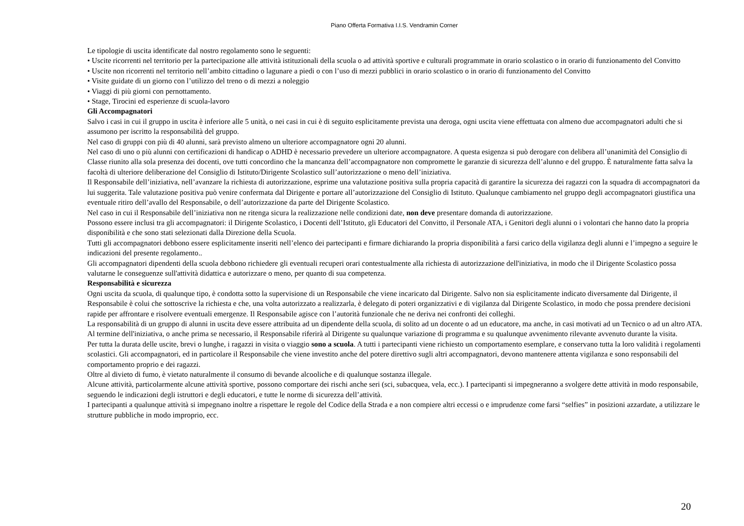Piano Offerta Formativa I.I.S. Vendramin Corner
Le tipologie di uscita identificate dal nostro regolamento sono le seguenti:
• Uscite ricorrenti nel territorio per la partecipazione alle attività istituzionali della scuola o ad attività sportive e culturali programmate in orario scolastico o in orario di funzionamento del Convitto
• Uscite non ricorrenti nel territorio nell’ambito cittadino o lagunare a piedi o con l’uso di mezzi pubblici in orario scolastico o in orario di funzionamento del Convitto
• Visite guidate di un giorno con l’utilizzo del treno o di mezzi a noleggio
• Viaggi di più giorni con pernottamento.
• Stage, Tirocini ed esperienze di scuola-lavoro
Gli Accompagnatori
Salvo i casi in cui il gruppo in uscita è inferiore alle 5 unità, o nei casi in cui è di seguito esplicitamente prevista una deroga, ogni uscita viene effettuata con almeno due accompagnatori adulti che si assumono per iscritto la responsabilità del gruppo.
Nel caso di gruppi con più di 40 alunni, sarà previsto almeno un ulteriore accompagnatore ogni 20 alunni.
Nel caso di uno o più alunni con certificazioni di handicap o ADHD è necessario prevedere un ulteriore accompagnatore. A questa esigenza si può derogare con delibera all’unanimità del Consiglio di Classe riunito alla sola presenza dei docenti, ove tutti concordino che la mancanza dell’accompagnatore non compromette le garanzie di sicurezza dell’alunno e del gruppo. È naturalmente fatta salva la facoltà di ulteriore deliberazione del Consiglio di Istituto/Dirigente Scolastico sull’autorizzazione o meno dell’iniziativa.
Il Responsabile dell’iniziativa, nell’avanzare la richiesta di autorizzazione, esprime una valutazione positiva sulla propria capacità di garantire la sicurezza dei ragazzi con la squadra di accompagnatori da lui suggerita. Tale valutazione positiva può venire confermata dal Dirigente e portare all’autorizzazione del Consiglio di Istituto. Qualunque cambiamento nel gruppo degli accompagnatori giustifica una eventuale ritiro dell’avallo del Responsabile, o dell’autorizzazione da parte del Dirigente Scolastico.
Nel caso in cui il Responsabile dell’iniziativa non ne ritenga sicura la realizzazione nelle condizioni date, non deve presentare domanda di autorizzazione.
Possono essere inclusi tra gli accompagnatori: il Dirigente Scolastico, i Docenti dell’Istituto, gli Educatori del Convitto, il Personale ATA, i Genitori degli alunni o i volontari che hanno dato la propria disponibilità e che sono stati selezionati dalla Direzione della Scuola.
Tutti gli accompagnatori debbono essere esplicitamente inseriti nell’elenco dei partecipanti e firmare dichiarando la propria disponibilità a farsi carico della vigilanza degli alunni e l’impegno a seguire le indicazioni del presente regolamento..
Gli accompagnatori dipendenti della scuola debbono richiedere gli eventuali recuperi orari contestualmente alla richiesta di autorizzazione dell'iniziativa, in modo che il Dirigente Scolastico possa valutarne le conseguenze sull'attività didattica e autorizzare o meno, per quanto di sua competenza.
Responsabilità e sicurezza
Ogni uscita da scuola, di qualunque tipo, è condotta sotto la supervisione di un Responsabile che viene incaricato dal Dirigente. Salvo non sia esplicitamente indicato diversamente dal Dirigente, il Responsabile è colui che sottoscrive la richiesta e che, una volta autorizzato a realizzarla, è delegato di poteri organizzativi e di vigilanza dal Dirigente Scolastico, in modo che possa prendere decisioni rapide per affrontare e risolvere eventuali emergenze. Il Responsabile agisce con l’autorità funzionale che ne deriva nei confronti dei colleghi.
La responsabilità di un gruppo di alunni in uscita deve essere attribuita ad un dipendente della scuola, di solito ad un docente o ad un educatore, ma anche, in casi motivati ad un Tecnico o ad un altro ATA.
Al termine dell'iniziativa, o anche prima se necessario, il Responsabile riferirà al Dirigente su qualunque variazione di programma e su qualunque avvenimento rilevante avvenuto durante la visita.
Per tutta la durata delle uscite, brevi o lunghe, i ragazzi in visita o viaggio sono a scuola. A tutti i partecipanti viene richiesto un comportamento esemplare, e conservano tutta la loro validità i regolamenti scolastici. Gli accompagnatori, ed in particolare il Responsabile che viene investito anche del potere direttivo sugli altri accompagnatori, devono mantenere attenta vigilanza e sono responsabili del comportamento proprio e dei ragazzi.
Oltre al divieto di fumo, è vietato naturalmente il consumo di bevande alcooliche e di qualunque sostanza illegale.
Alcune attività, particolarmente alcune attività sportive, possono comportare dei rischi anche seri (sci, subacquea, vela, ecc.). I partecipanti si impegneranno a svolgere dette attività in modo responsabile, seguendo le indicazioni degli istruttori e degli educatori, e tutte le norme di sicurezza dell’attività.
I partecipanti a qualunque attività si impegnano inoltre a rispettare le regole del Codice della Strada e a non compiere altri eccessi o e imprudenze come farsi “selfies” in posizioni azzardate, a utilizzare le strutture pubbliche in modo improprio, ecc.
20